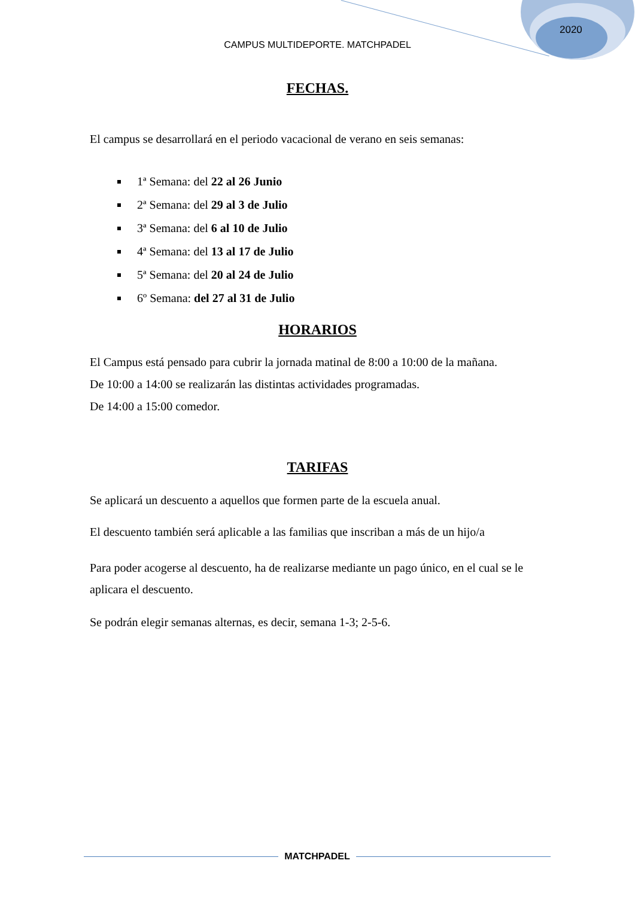2020
CAMPUS MULTIDEPORTE. MATCHPADEL
FECHAS.
El campus se desarrollará en el periodo vacacional de verano en seis semanas:
1ª Semana: del 22 al 26 Junio
2ª Semana: del 29 al 3 de Julio
3ª Semana: del 6 al 10 de Julio
4ª Semana: del 13 al 17 de Julio
5ª Semana: del 20 al 24 de Julio
6º Semana: del 27 al 31 de Julio
HORARIOS
El Campus está pensado para cubrir la jornada matinal de 8:00 a 10:00 de la mañana.
De 10:00 a 14:00 se realizarán las distintas actividades programadas.
De 14:00 a 15:00 comedor.
TARIFAS
Se aplicará un descuento a aquellos que formen parte de la escuela anual.
El descuento también será aplicable a las familias que inscriban a más de un hijo/a
Para poder acogerse al descuento, ha de realizarse mediante un pago único, en el cual se le aplicara el descuento.
Se podrán elegir semanas alternas, es decir, semana 1-3; 2-5-6.
MATCHPADEL